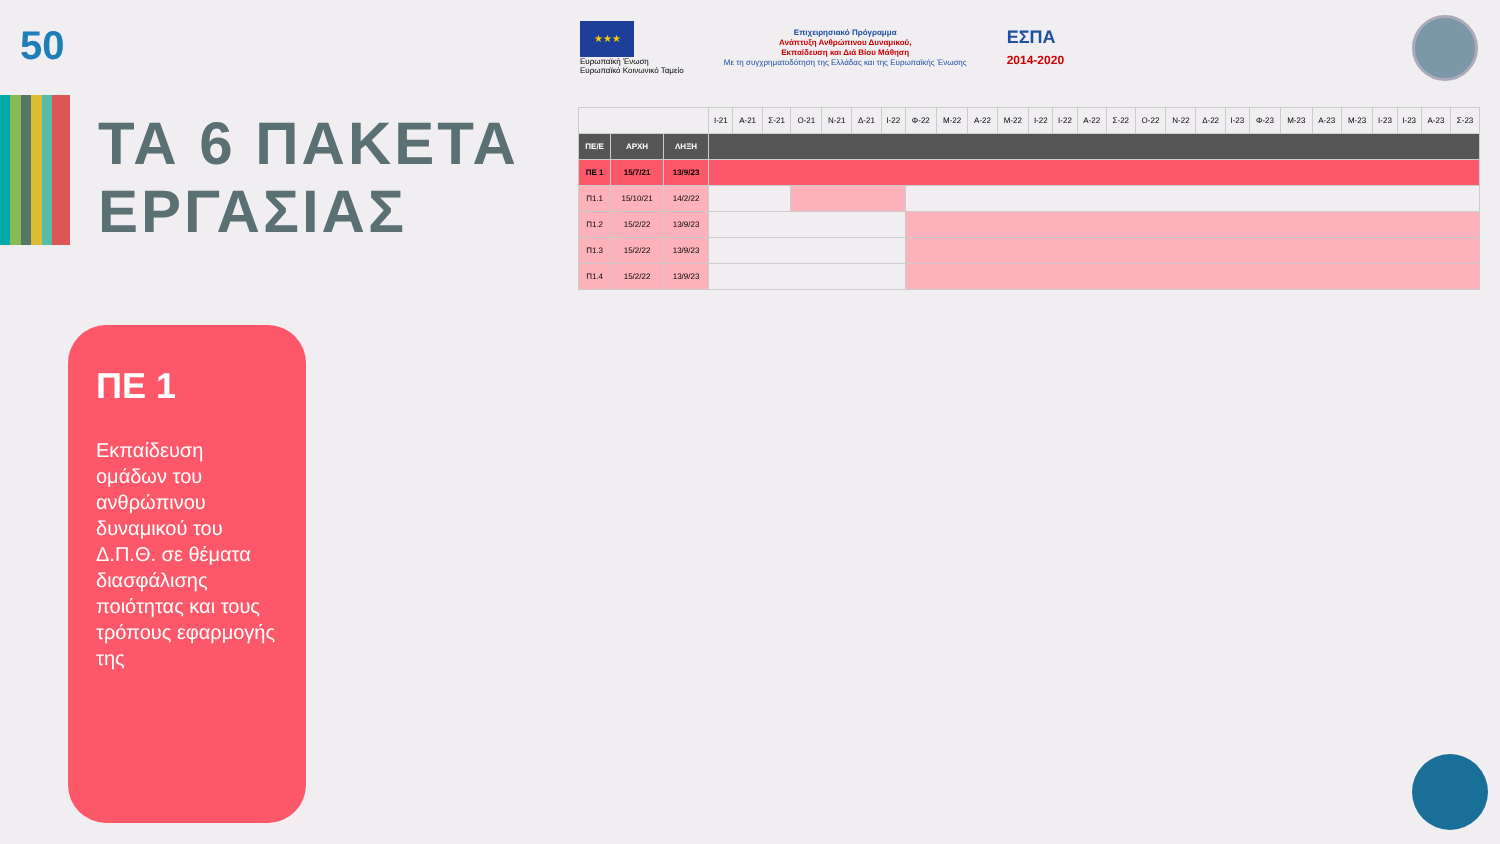50
★★★
Ευρωπαϊκή Ένωση
Ευρωπαϊκό Κοινωνικό Ταμείο
Επιχειρησιακό Πρόγραμμα
Ανάπτυξη Ανθρώπινου Δυναμικού,
Εκπαίδευση και Διά Βίου Μάθηση
Με τη συγχρηματοδότηση της Ελλάδας και της Ευρωπαϊκής Ένωσης
ΕΣΠΑ
2014-2020
ΤΑ 6 ΠΑΚΕΤΑ
ΕΡΓΑΣΙΑΣ
| | | | Ι-21 | Α-21 | Σ-21 | Ο-21 | Ν-21 | Δ-21 | Ι-22 | Φ-22 | Μ-22 | Α-22 | Μ-22 | Ι-22 | Ι-22 | Α-22 | Σ-22 | Ο-22 | Ν-22 | Δ-22 | Ι-23 | Φ-23 | Μ-23 | Α-23 | Μ-23 | Ι-23 | Ι-23 | Α-23 | Σ-23 |
| ΠΕ/Ε | ΑΡΧΗ | ΛΗΞΗ | | | | | | | | | | | | | | | | | | | | | | | | | | | |
| ΠΕ 1 | 15/7/21 | 13/9/23 | | | | | | | | | | | | | | | | | | | | | | | | | | | |
| Π1.1 | 15/10/21 | 14/2/22 | | | | | | | | | | | | | | | | | | | | | | | | | | | |
| Π1.2 | 15/2/22 | 13/9/23 | | | | | | | | | | | | | | | | | | | | | | | | | | | |
| Π1.3 | 15/2/22 | 13/9/23 | | | | | | | | | | | | | | | | | | | | | | | | | | | |
| Π1.4 | 15/2/22 | 13/9/23 | | | | | | | | | | | | | | | | | | | | | | | | | | | |
ΠΕ 1
Εκπαίδευση ομάδων του ανθρώπινου δυναμικού του Δ.Π.Θ. σε θέματα διασφάλισης ποιότητας και τους τρόπους εφαρμογής της